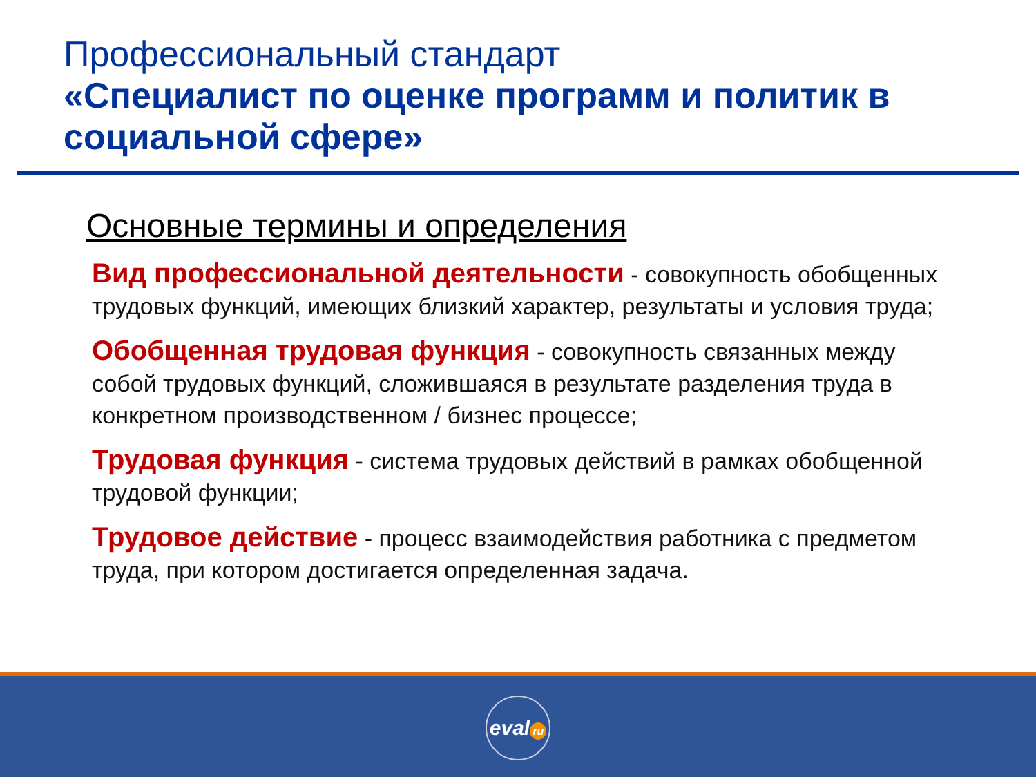Профессиональный стандарт
«Специалист по оценке программ и политик в социальной сфере»
Основные термины и определения
Вид профессиональной деятельности - совокупность обобщенных трудовых функций, имеющих близкий характер, результаты и условия труда;
Обобщенная трудовая функция - совокупность связанных между собой трудовых функций, сложившаяся в результате разделения труда в конкретном производственном / бизнес процессе;
Трудовая функция - система трудовых действий в рамках обобщенной трудовой функции;
Трудовое действие - процесс взаимодействия работника с предметом труда, при котором достигается определенная задача.
eval ru